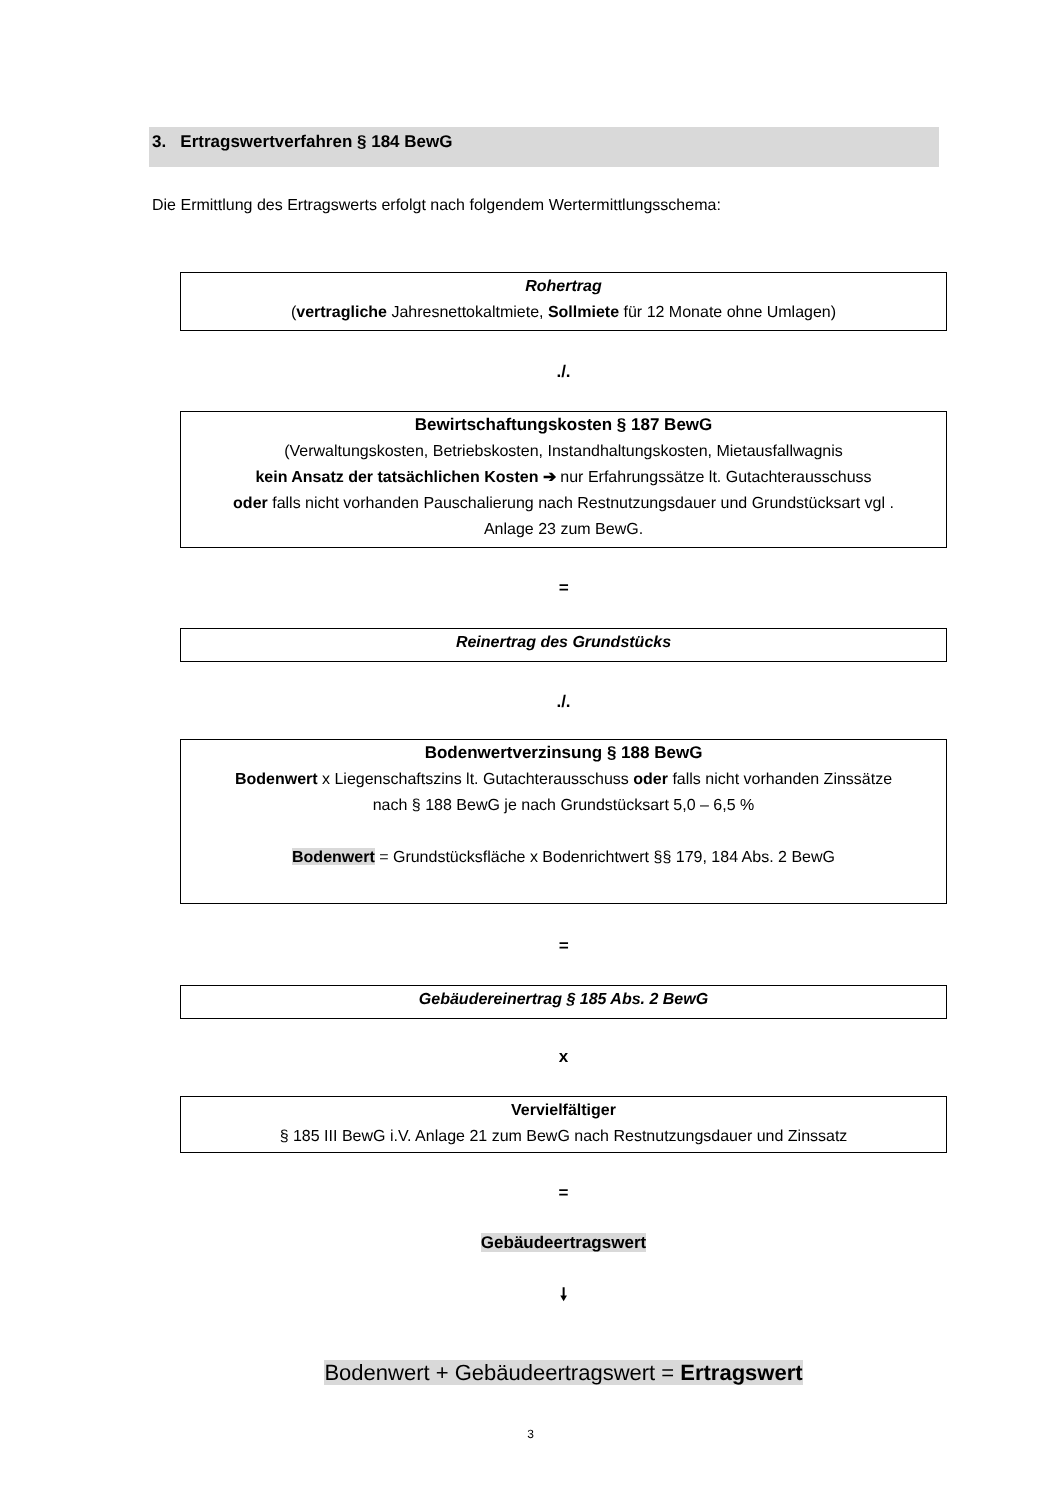3. Ertragswertverfahren § 184 BewG
Die Ermittlung des Ertragswerts erfolgt nach folgendem Wertermittlungsschema:
Rohertrag
(vertragliche Jahresnettokaltmiete, Sollmiete für 12 Monate ohne Umlagen)
./.
Bewirtschaftungskosten § 187 BewG
(Verwaltungskosten, Betriebskosten, Instandhaltungskosten, Mietausfallwagnis
kein Ansatz der tatsächlichen Kosten ➔ nur Erfahrungssätze lt. Gutachterausschuss
oder falls nicht vorhanden Pauschalierung nach Restnutzungsdauer und Grundstücksart vgl .
Anlage 23 zum BewG.
=
Reinertrag des Grundstücks
./.
Bodenwertverzinsung § 188 BewG
Bodenwert x Liegenschaftszins lt. Gutachterausschuss oder falls nicht vorhanden Zinssätze
nach § 188 BewG je nach Grundstücksart 5,0 – 6,5 %
Bodenwert = Grundstücksfläche x Bodenrichtwert §§ 179, 184 Abs. 2 BewG
=
Gebäudereinertrag § 185 Abs. 2 BewG
x
Vervielfältiger
§ 185 III BewG i.V. Anlage 21 zum BewG nach Restnutzungsdauer und Zinssatz
=
Gebäudeertragswert
🠗
Bodenwert + Gebäudeertragswert = Ertragswert
3